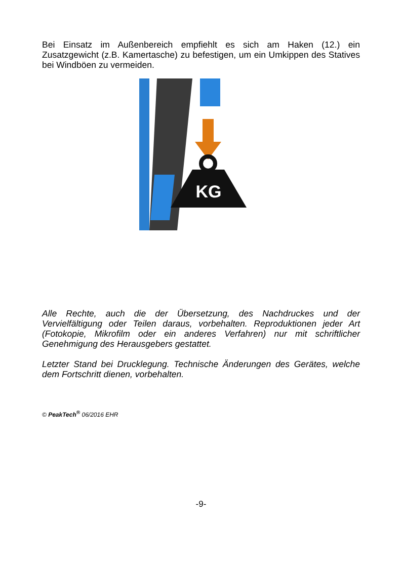Bei Einsatz im Außenbereich empfiehlt es sich am Haken (12.) ein Zusatzgewicht (z.B. Kamertasche) zu befestigen, um ein Umkippen des Statives bei Windböen zu vermeiden.
KG
Alle Rechte, auch die der Übersetzung, des Nachdruckes und der Vervielfältigung oder Teilen daraus, vorbehalten. Reproduktionen jeder Art (Fotokopie, Mikrofilm oder ein anderes Verfahren) nur mit schriftlicher Genehmigung des Herausgebers gestattet.
Letzter Stand bei Drucklegung. Technische Änderungen des Gerätes, welche dem Fortschritt dienen, vorbehalten.
© PeakTech<sup>®</sup> 06/2016 EHR
-9-